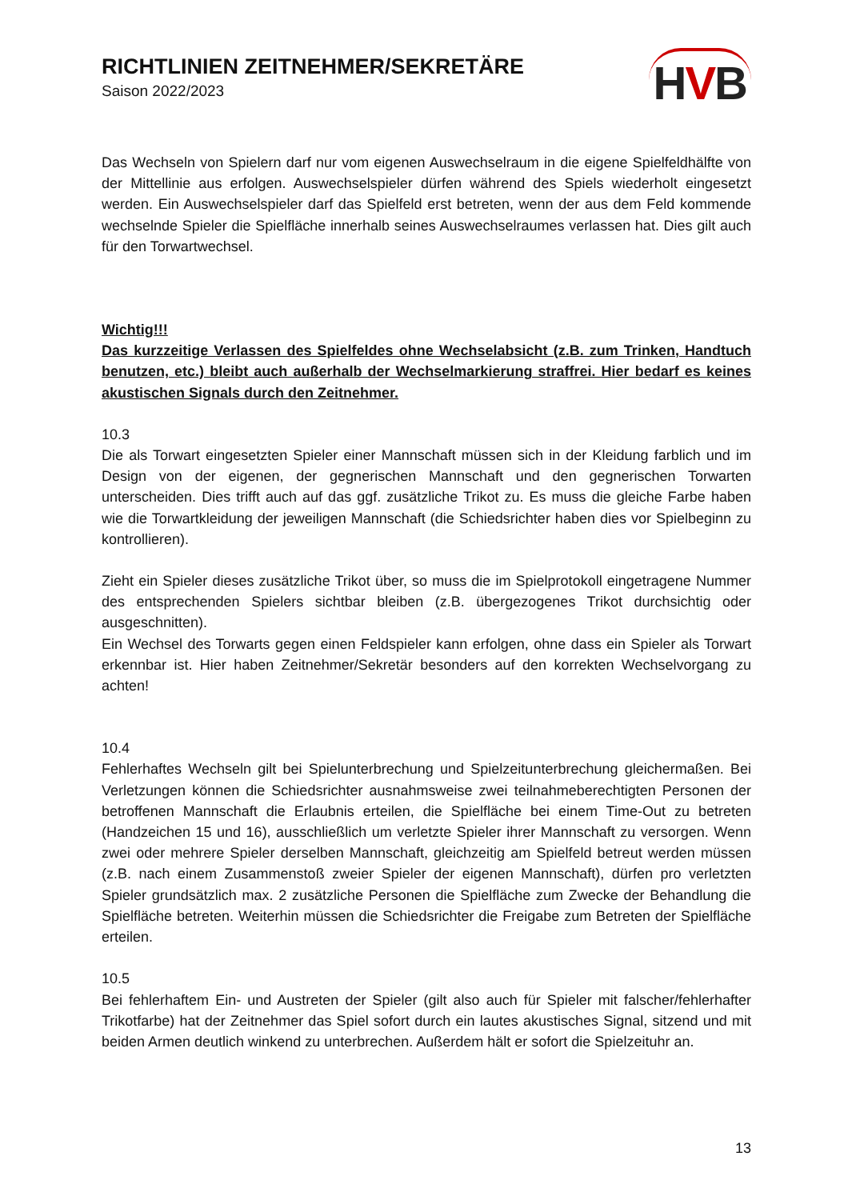RICHTLINIEN ZEITNEHMER/SEKRETÄRE
Saison 2022/2023
HVB
Das Wechseln von Spielern darf nur vom eigenen Auswechselraum in die eigene Spielfeldhälfte von der Mittellinie aus erfolgen. Auswechselspieler dürfen während des Spiels wiederholt eingesetzt werden. Ein Auswechselspieler darf das Spielfeld erst betreten, wenn der aus dem Feld kommende wechselnde Spieler die Spielfläche innerhalb seines Auswechselraumes verlassen hat. Dies gilt auch für den Torwartwechsel.
Wichtig!!!
Das kurzzeitige Verlassen des Spielfeldes ohne Wechselabsicht (z.B. zum Trinken, Handtuch benutzen, etc.) bleibt auch außerhalb der Wechselmarkierung straffrei. Hier bedarf es keines akustischen Signals durch den Zeitnehmer.
10.3
Die als Torwart eingesetzten Spieler einer Mannschaft müssen sich in der Kleidung farblich und im Design von der eigenen, der gegnerischen Mannschaft und den gegnerischen Torwarten unterscheiden. Dies trifft auch auf das ggf. zusätzliche Trikot zu. Es muss die gleiche Farbe haben wie die Torwartkleidung der jeweiligen Mannschaft (die Schiedsrichter haben dies vor Spielbeginn zu kontrollieren).
Zieht ein Spieler dieses zusätzliche Trikot über, so muss die im Spielprotokoll eingetragene Nummer des entsprechenden Spielers sichtbar bleiben (z.B. übergezogenes Trikot durchsichtig oder ausgeschnitten).
Ein Wechsel des Torwarts gegen einen Feldspieler kann erfolgen, ohne dass ein Spieler als Torwart erkennbar ist. Hier haben Zeitnehmer/Sekretär besonders auf den korrekten Wechselvorgang zu achten!
10.4
Fehlerhaftes Wechseln gilt bei Spielunterbrechung und Spielzeitunterbrechung gleichermaßen. Bei Verletzungen können die Schiedsrichter ausnahmsweise zwei teilnahmeberechtigten Personen der betroffenen Mannschaft die Erlaubnis erteilen, die Spielfläche bei einem Time-Out zu betreten (Handzeichen 15 und 16), ausschließlich um verletzte Spieler ihrer Mannschaft zu versorgen. Wenn zwei oder mehrere Spieler derselben Mannschaft, gleichzeitig am Spielfeld betreut werden müssen (z.B. nach einem Zusammenstoß zweier Spieler der eigenen Mannschaft), dürfen pro verletzten Spieler grundsätzlich max. 2 zusätzliche Personen die Spielfläche zum Zwecke der Behandlung die Spielfläche betreten. Weiterhin müssen die Schiedsrichter die Freigabe zum Betreten der Spielfläche erteilen.
10.5
Bei fehlerhaftem Ein- und Austreten der Spieler (gilt also auch für Spieler mit falscher/fehlerhafter Trikotfarbe) hat der Zeitnehmer das Spiel sofort durch ein lautes akustisches Signal, sitzend und mit beiden Armen deutlich winkend zu unterbrechen. Außerdem hält er sofort die Spielzeituhr an.
13